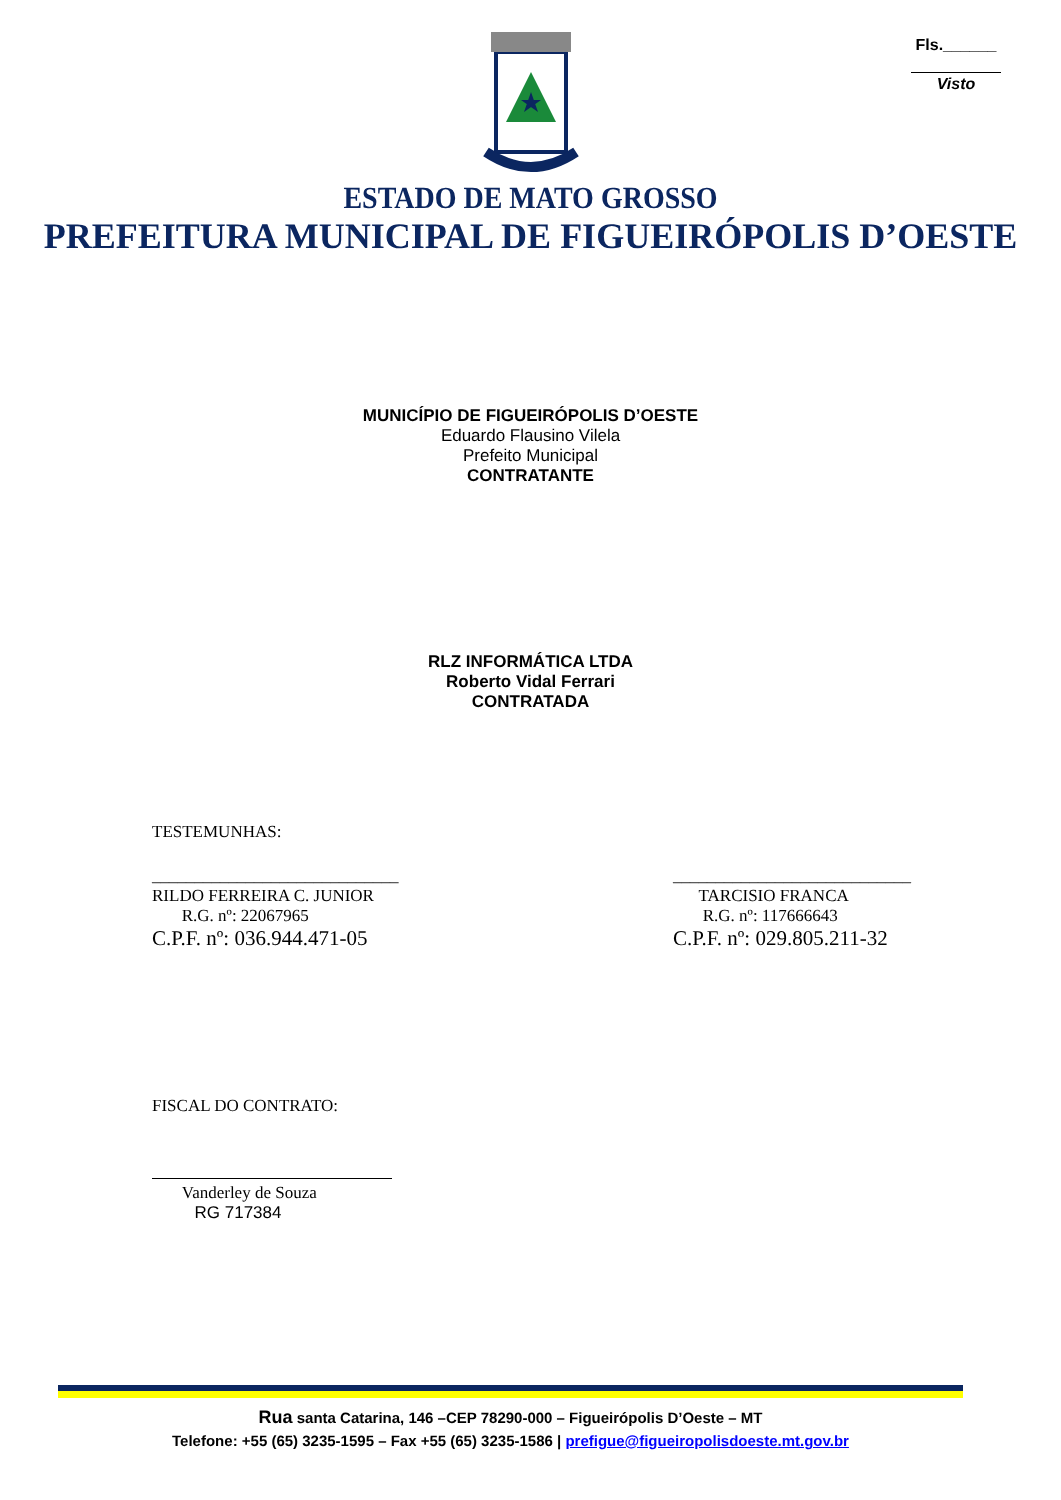Fls.______
Visto
ESTADO DE MATO GROSSO
PREFEITURA MUNICIPAL DE FIGUEIRÓPOLIS D’OESTE
MUNICÍPIO DE FIGUEIRÓPOLIS D’OESTE
Eduardo Flausino Vilela
Prefeito Municipal
CONTRATANTE
RLZ INFORMÁTICA LTDA
Roberto Vidal Ferrari
CONTRATADA
TESTEMUNHAS:
_____________________________
RILDO FERREIRA C. JUNIOR
R.G. nº: 22067965
C.P.F. nº: 036.944.471-05
____________________________
TARCISIO FRANCA
R.G. nº: 117666643
C.P.F. nº: 029.805.211-32
FISCAL DO CONTRATO:
Vanderley de Souza
RG 717384
Rua santa Catarina, 146 –CEP 78290-000 – Figueirópolis D’Oeste – MT
Telefone: +55 (65) 3235-1595 – Fax +55 (65) 3235-1586 | prefigue@figueiropolisdoeste.mt.gov.br